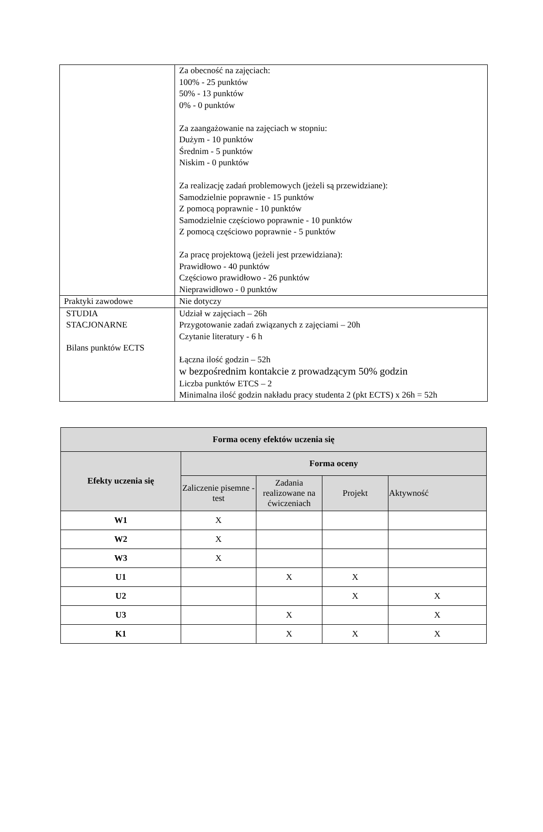| | Za obecność na zajęciach: 100% - 25 punktów 50% - 13 punktów 0% - 0 punktów Za zaangażowanie na zajęciach w stopniu: Dużym - 10 punktów Średnim - 5 punktów Niskim - 0 punktów Za realizację zadań problemowych (jeżeli są przewidziane): Samodzielnie poprawnie - 15 punktów Z pomocą poprawnie - 10 punktów Samodzielnie częściowo poprawnie - 10 punktów Z pomocą częściowo poprawnie - 5 punktów Za pracę projektową (jeżeli jest przewidziana): Prawidłowo - 40 punktów Częściowo prawidłowo - 26 punktów Nieprawidłowo - 0 punktów |
| Praktyki zawodowe | Nie dotyczy |
| STUDIA STACJONARNE Bilans punktów ECTS | Udział w zajęciach – 26h Przygotowanie zadań związanych z zajęciami – 20h Czytanie literatury - 6 h Łączna ilość godzin – 52h w bezpośrednim kontakcie z prowadzącym 50% godzin Liczba punktów ETCS – 2 Minimalna ilość godzin nakładu pracy studenta 2 (pkt ECTS) x 26h = 52h |
| Forma oceny efektów uczenia się | | | | |
| --- | --- | --- | --- | --- |
| Efekty uczenia się | Forma oceny | | | |
| | Zaliczenie pisemne - test | Zadania realizowane na ćwiczeniach | Projekt | Aktywność |
| W1 | X | | | |
| W2 | X | | | |
| W3 | X | | | |
| U1 | | X | X | |
| U2 | | | X | X |
| U3 | | X | | X |
| K1 | | X | X | X |